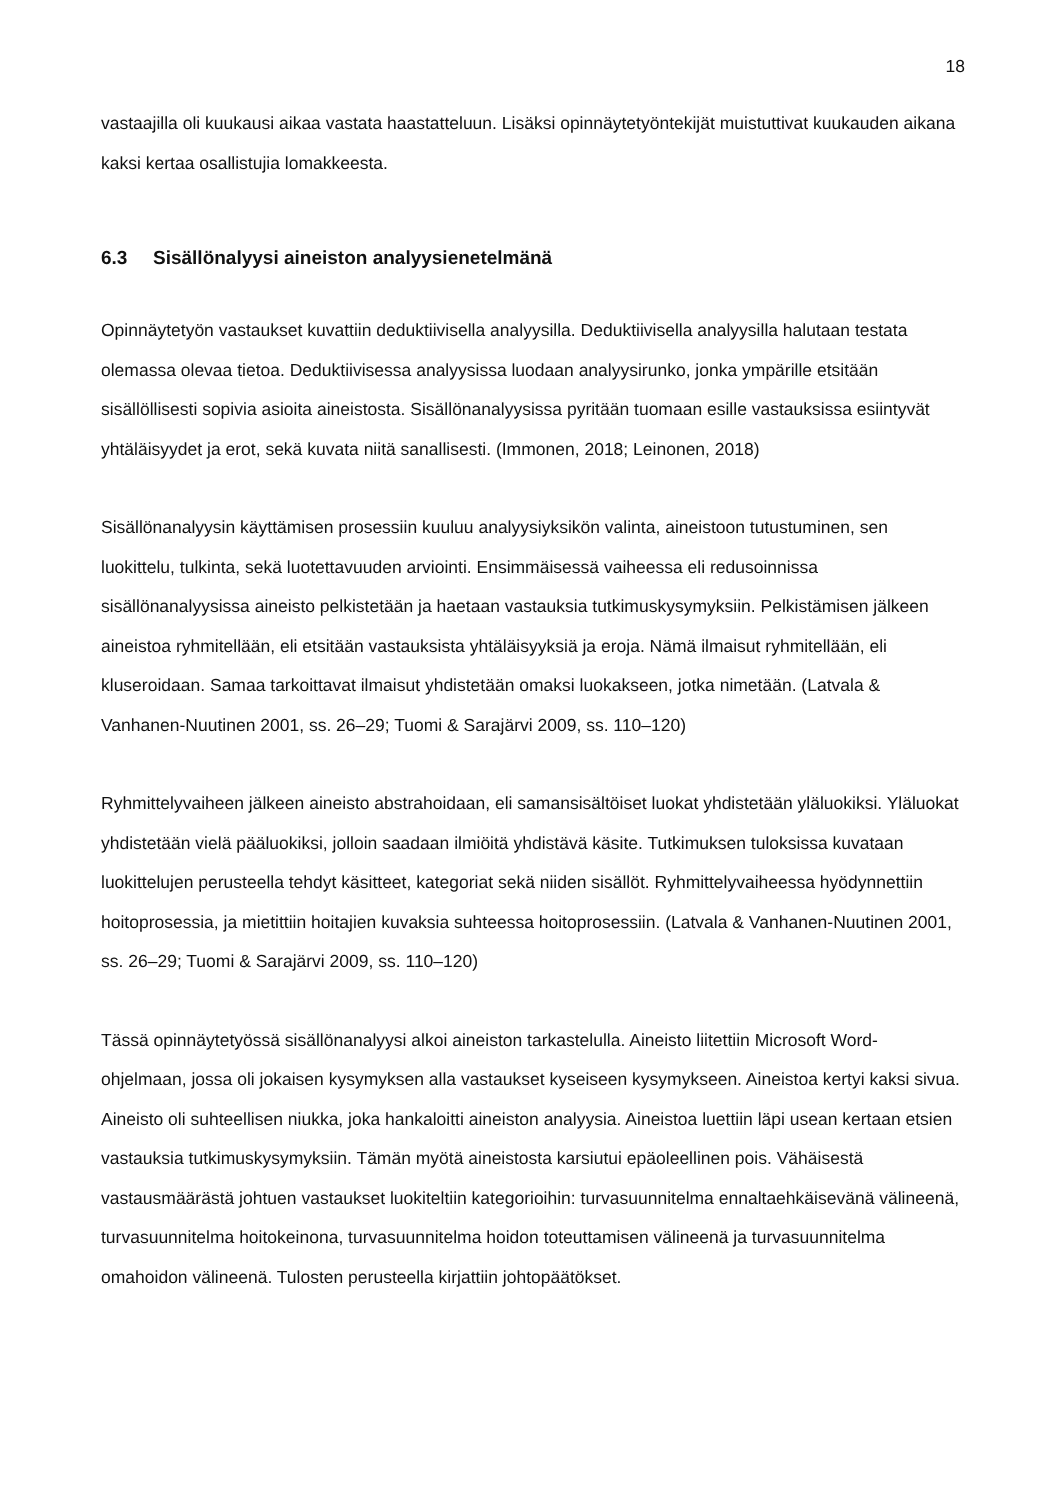18
vastaajilla oli kuukausi aikaa vastata haastatteluun. Lisäksi opinnäytetyöntekijät muistuttivat kuukauden aikana kaksi kertaa osallistujia lomakkeesta.
6.3 Sisällönalyysi aineiston analyysienetelmänä
Opinnäytetyön vastaukset kuvattiin deduktiivisella analyysilla. Deduktiivisella analyysilla halutaan testata olemassa olevaa tietoa. Deduktiivisessa analyysissa luodaan analyysirunko, jonka ympärille etsitään sisällöllisesti sopivia asioita aineistosta. Sisällönanalyysissa pyritään tuomaan esille vastauksissa esiintyvät yhtäläisyydet ja erot, sekä kuvata niitä sanallisesti. (Immonen, 2018; Leinonen, 2018)
Sisällönanalyysin käyttämisen prosessiin kuuluu analyysiyksikön valinta, aineistoon tutustuminen, sen luokittelu, tulkinta, sekä luotettavuuden arviointi. Ensimmäisessä vaiheessa eli redusoinnissa sisällönanalyysissa aineisto pelkistetään ja haetaan vastauksia tutkimuskysymyksiin. Pelkistämisen jälkeen aineistoa ryhmitellään, eli etsitään vastauksista yhtäläisyyksiä ja eroja. Nämä ilmaisut ryhmitellään, eli kluseroidaan. Samaa tarkoittavat ilmaisut yhdistetään omaksi luokakseen, jotka nimetään. (Latvala & Vanhanen-Nuutinen 2001, ss. 26–29; Tuomi & Sarajärvi 2009, ss. 110–120)
Ryhmittelyvaiheen jälkeen aineisto abstrahoidaan, eli samansisältöiset luokat yhdistetään yläluokiksi. Yläluokat yhdistetään vielä pääluokiksi, jolloin saadaan ilmiöitä yhdistävä käsite. Tutkimuksen tuloksissa kuvataan luokittelujen perusteella tehdyt käsitteet, kategoriat sekä niiden sisällöt. Ryhmittelyvaiheessa hyödynnettiin hoitoprosessia, ja mietittiin hoitajien kuvaksia suhteessa hoitoprosessiin. (Latvala & Vanhanen-Nuutinen 2001, ss. 26–29; Tuomi & Sarajärvi 2009, ss. 110–120)
Tässä opinnäytetyössä sisällönanalyysi alkoi aineiston tarkastelulla. Aineisto liitettiin Microsoft Word-ohjelmaan, jossa oli jokaisen kysymyksen alla vastaukset kyseiseen kysymykseen. Aineistoa kertyi kaksi sivua. Aineisto oli suhteellisen niukka, joka hankaloitti aineiston analyysia. Aineistoa luettiin läpi usean kertaan etsien vastauksia tutkimuskysymyksiin. Tämän myötä aineistosta karsiutui epäoleellinen pois. Vähäisestä vastausmäärästä johtuen vastaukset luokiteltiin kategorioihin: turvasuunnitelma ennaltaehkäisevänä välineenä, turvasuunnitelma hoitokeinona, turvasuunnitelma hoidon toteuttamisen välineenä ja turvasuunnitelma omahoidon välineenä. Tulosten perusteella kirjattiin johtopäätökset.